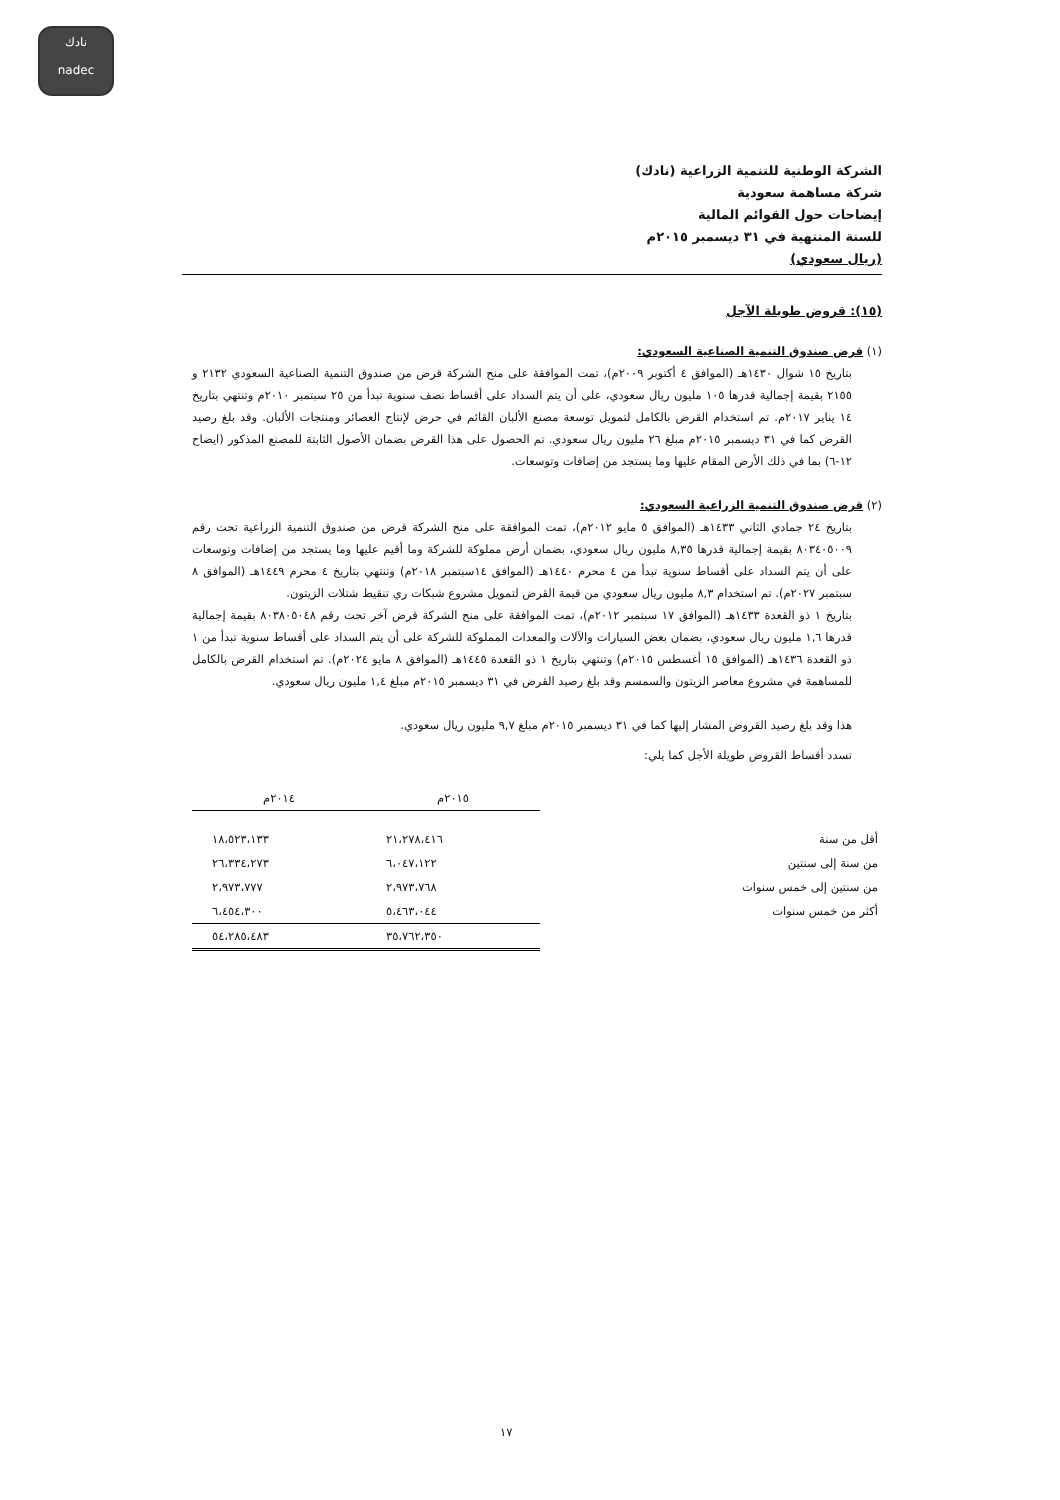نادك
nadec
الشركة الوطنية للتنمية الزراعية (نادك)
شركة مساهمة سعودية
إيضاحات حول القوائم المالية
للسنة المنتهية في ٣١ ديسمبر ٢٠١٥م
(ريال سعودي)
(١٥): قروض طويلة الآجل
(١) قرض صندوق التنمية الصناعية السعودي:
بتاريخ ١٥ شوال ١٤٣٠هـ (الموافق ٤ أكتوبر ٢٠٠٩م)، تمت الموافقة على منح الشركة قرض من صندوق التنمية الصناعية السعودي ٢١٣٢ و ٢١٥٥ بقيمة إجمالية قدرها ١٠٥ مليون ريال سعودي، على أن يتم السداد على أقساط نصف سنوية تبدأ من ٢٥ سبتمبر ٢٠١٠م وتنتهي بتاريخ ١٤ يناير ٢٠١٧م. تم استخدام القرض بالكامل لتمويل توسعة مصنع الألبان القائم في حرض لإنتاج العصائر ومنتجات الألبان. وقد بلغ رصيد القرض كما في ٣١ ديسمبر ٢٠١٥م مبلغ ٢٦ مليون ريال سعودي. تم الحصول على هذا القرض بضمان الأصول الثابتة للمصنع المذكور (ايضاح ١٢-٦) بما في ذلك الأرض المقام عليها وما يستجد من إضافات وتوسعات.
(٢) قرض صندوق التنمية الزراعية السعودي:
بتاريخ ٢٤ جمادي الثاني ١٤٣٣هـ (الموافق ٥ مايو ٢٠١٢م)، تمت الموافقة على منح الشركة قرض من صندوق التنمية الزراعية تحت رقم ٨٠٣٤٠٥٠٠٩ بقيمة إجمالية قدرها ٨,٣٥ مليون ريال سعودي، بضمان أرض مملوكة للشركة وما أقيم عليها وما يستجد من إضافات وتوسعات على أن يتم السداد على أقساط سنوية تبدأ من ٤ محرم ١٤٤٠هـ (الموافق ١٤سبتمبر ٢٠١٨م) وتنتهي بتاريخ ٤ محرم ١٤٤٩هـ (الموافق ٨ سبتمبر ٢٠٢٧م). تم استخدام ٨,٣ مليون ريال سعودي من قيمة القرض لتمويل مشروع شبكات ري تنقيط شتلات الزيتون.
بتاريخ ١ ذو القعدة ١٤٣٣هـ (الموافق ١٧ سبتمبر ٢٠١٢م)، تمت الموافقة على منح الشركة قرض آخر تحت رقم ٨٠٣٨٠٥٠٤٨ بقيمة إجمالية قدرها ١,٦ مليون ريال سعودي، بضمان بعض السيارات والآلات والمعدات المملوكة للشركة على أن يتم السداد على أقساط سنوية تبدأ من ١ ذو القعدة ١٤٣٦هـ (الموافق ١٥ أغسطس ٢٠١٥م) وتنتهي بتاريخ ١ ذو القعدة ١٤٤٥هـ (الموافق ٨ مايو ٢٠٢٤م). تم استخدام القرض بالكامل للمساهمة في مشروع معاصر الزيتون والسمسم وقد بلغ رصيد القرض في ٣١ ديسمبر ٢٠١٥م مبلغ ١,٤ مليون ريال سعودي.
هذا وقد بلغ رصيد القروض المشار إليها كما في ٣١ ديسمبر ٢٠١٥م مبلغ ٩,٧ مليون ريال سعودي.
تسدد أقساط القروض طويلة الأجل كما يلي:
| | ٢٠١٥م | ٢٠١٤م |
| --- | --- | --- |
| أقل من سنة | ٢١،٢٧٨،٤١٦ | ١٨،٥٢٣،١٣٣ |
| من سنة إلى سنتين | ٦،٠٤٧،١٢٢ | ٢٦،٣٣٤،٢٧٣ |
| من سنتين إلى خمس سنوات | ٢،٩٧٣،٧٦٨ | ٢،٩٧٣،٧٧٧ |
| أكثر من خمس سنوات | ٥،٤٦٣،٠٤٤ | ٦،٤٥٤،٣٠٠ |
| | ٣٥،٧٦٢،٣٥٠ | ٥٤،٢٨٥،٤٨٣ |
١٧